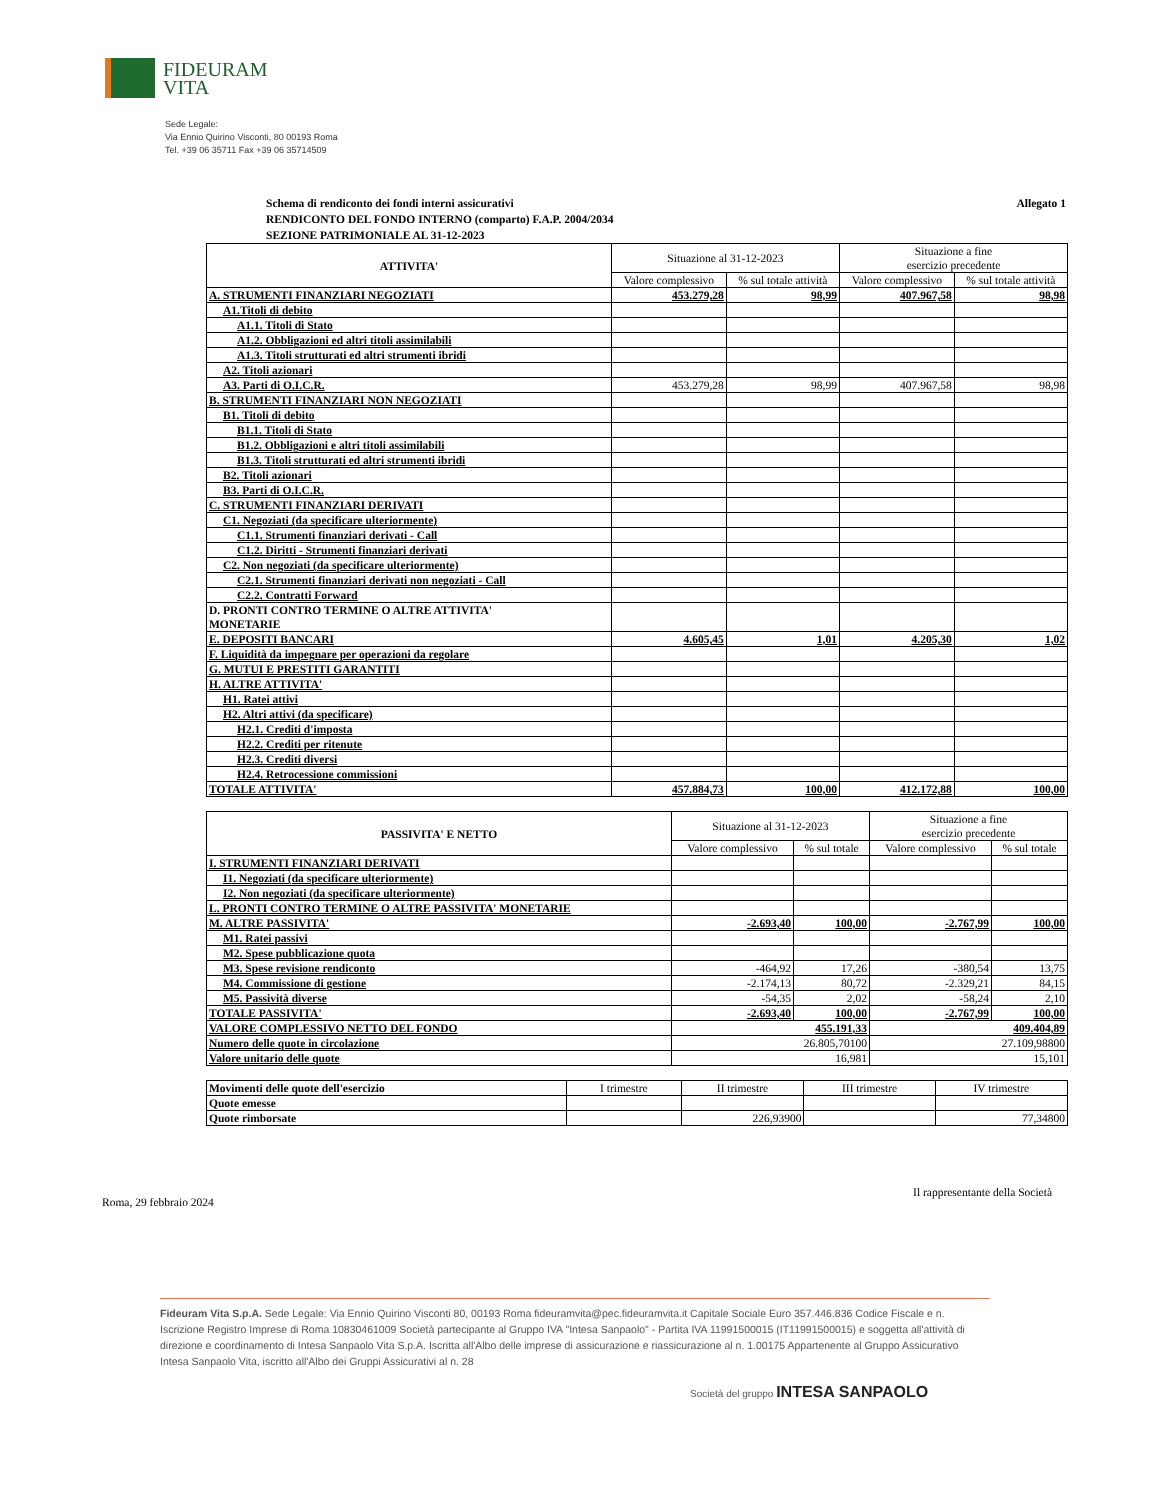FIDEURAM
VITA
Sede Legale:
Via Ennio Quirino Visconti, 80 00193 Roma
Tel. +39 06 35711 Fax +39 06 35714509
Schema di rendiconto dei fondi interni assicurativi
RENDICONTO DEL FONDO INTERNO (comparto) F.A.P. 2004/2034
SEZIONE PATRIMONIALE AL 31-12-2023
Allegato 1
| ATTIVITA' | Situazione al 31-12-2023 | | Situazione a fine esercizio precedente | |
| --- | --- | --- | --- | --- |
| | Valore complessivo | % sul totale attività | Valore complessivo | % sul totale attività |
| A. STRUMENTI FINANZIARI NEGOZIATI | 453.279,28 | 98,99 | 407.967,58 | 98,98 |
| A1.Titoli di debito | | | | |
| A1.1. Titoli di Stato | | | | |
| A1.2. Obbligazioni ed altri titoli assimilabili | | | | |
| A1.3. Titoli strutturati ed altri strumenti ibridi | | | | |
| A2. Titoli azionari | | | | |
| A3. Parti di O.I.C.R. | 453.279,28 | 98,99 | 407.967,58 | 98,98 |
| B. STRUMENTI FINANZIARI NON NEGOZIATI | | | | |
| B1. Titoli di debito | | | | |
| B1.1. Titoli di Stato | | | | |
| B1.2. Obbligazioni e altri titoli assimilabili | | | | |
| B1.3. Titoli strutturati ed altri strumenti ibridi | | | | |
| B2. Titoli azionari | | | | |
| B3. Parti di O.I.C.R. | | | | |
| C. STRUMENTI FINANZIARI DERIVATI | | | | |
| C1. Negoziati (da specificare ulteriormente) | | | | |
| C1.1. Strumenti finanziari derivati - Call | | | | |
| C1.2. Diritti - Strumenti finanziari derivati | | | | |
| C2. Non negoziati (da specificare ulteriormente) | | | | |
| C2.1. Strumenti finanziari derivati non negoziati - Call | | | | |
| C2.2. Contratti Forward | | | | |
| D. PRONTI CONTRO TERMINE O ALTRE ATTIVITA' MONETARIE | | | | |
| E. DEPOSITI BANCARI | 4.605,45 | 1,01 | 4.205,30 | 1,02 |
| F. Liquidità da impegnare per operazioni da regolare | | | | |
| G. MUTUI E PRESTITI GARANTITI | | | | |
| H. ALTRE ATTIVITA' | | | | |
| H1. Ratei attivi | | | | |
| H2. Altri attivi (da specificare) | | | | |
| H2.1. Crediti d'imposta | | | | |
| H2.2. Crediti per ritenute | | | | |
| H2.3. Crediti diversi | | | | |
| H2.4. Retrocessione commissioni | | | | |
| TOTALE ATTIVITA' | 457.884,73 | 100,00 | 412.172,88 | 100,00 |
| PASSIVITA' E NETTO | Situazione al 31-12-2023 | | Situazione a fine esercizio precedente | |
| --- | --- | --- | --- | --- |
| | Valore complessivo | % sul totale | Valore complessivo | % sul totale |
| I. STRUMENTI FINANZIARI DERIVATI | | | | |
| I1. Negoziati (da specificare ulteriormente) | | | | |
| I2. Non negoziati (da specificare ulteriormente) | | | | |
| L. PRONTI CONTRO TERMINE O ALTRE PASSIVITA' MONETARIE | | | | |
| M. ALTRE PASSIVITA' | -2.693,40 | 100,00 | -2.767,99 | 100,00 |
| M1. Ratei passivi | | | | |
| M2. Spese pubblicazione quota | | | | |
| M3. Spese revisione rendiconto | -464,92 | 17,26 | -380,54 | 13,75 |
| M4. Commissione di gestione | -2.174,13 | 80,72 | -2.329,21 | 84,15 |
| M5. Passività diverse | -54,35 | 2,02 | -58,24 | 2,10 |
| TOTALE PASSIVITA' | -2.693,40 | 100,00 | -2.767,99 | 100,00 |
| VALORE COMPLESSIVO NETTO DEL FONDO | 455.191,33 | | 409.404,89 | |
| Numero delle quote in circolazione | 26.805,70100 | | 27.109,98800 | |
| Valore unitario delle quote | 16,981 | | 15,101 | |
| Movimenti delle quote dell'esercizio | I trimestre | II trimestre | III trimestre | IV trimestre |
| Quote emesse | | | | |
| Quote rimborsate | | 226,93900 | | 77,34800 |
Roma, 29 febbraio 2024
Il rappresentante della Società
Fideuram Vita S.p.A. Sede Legale: Via Ennio Quirino Visconti 80, 00193 Roma fideuramvita@pec.fideuramvita.it Capitale Sociale Euro 357.446.836 Codice Fiscale e n. Iscrizione Registro Imprese di Roma 10830461009 Società partecipante al Gruppo IVA "Intesa Sanpaolo" - Partita IVA 11991500015 (IT11991500015) e soggetta all'attività di direzione e coordinamento di Intesa Sanpaolo Vita S.p.A. Iscritta all'Albo delle imprese di assicurazione e riassicurazione al n. 1.00175 Appartenente al Gruppo Assicurativo Intesa Sanpaolo Vita, iscritto all'Albo dei Gruppi Assicurativi al n. 28
Società del gruppo INTESA SANPAOLO